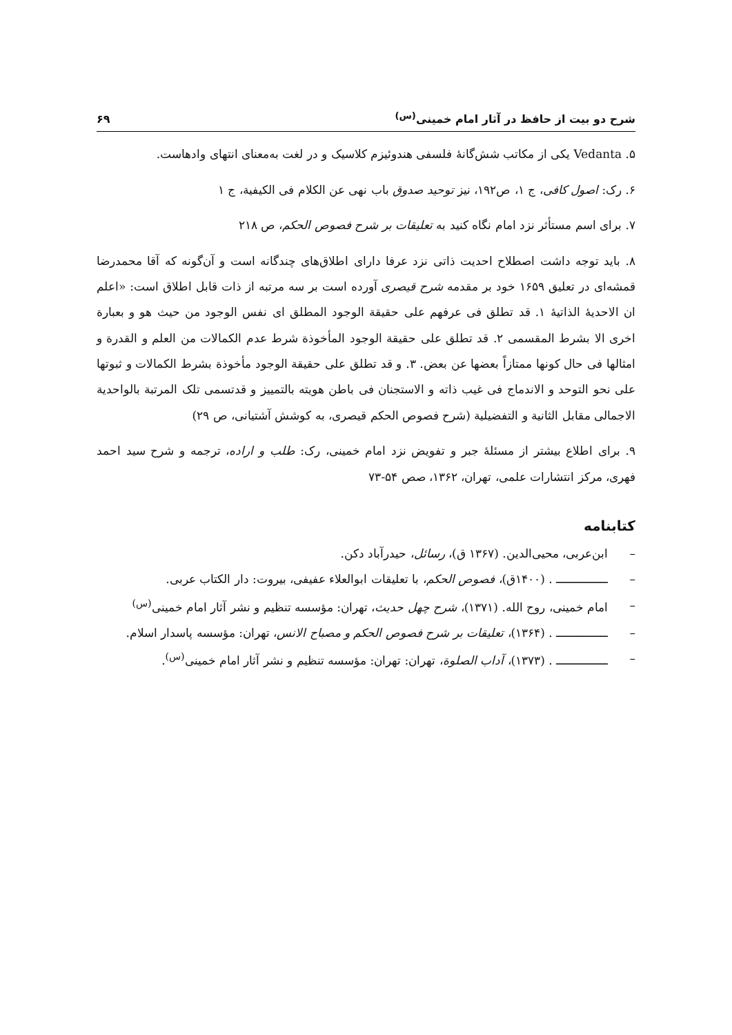شرح دو بیت از حافظ در آثار امام خمینی<sup>(س)</sup> ۶۹
۵. Vedanta یکی از مکاتب شش‌گانهٔ فلسفی هندوئیزم کلاسیک و در لغت به‌معنای انتهای وادهاست.
۶. رک: اصول کافی، ج ۱، ص۱۹۲، نیز توحید صدوق باب نهی عن الکلام فی الکیفیة، ج ۱
۷. برای اسم مستأثر نزد امام نگاه کنید به تعلیقات بر شرح فصوص الحکم، ص ۲۱۸
۸. باید توجه داشت اصطلاح احدیت ذاتی نزد عرفا دارای اطلاق‌های چندگانه است و آن‌گونه که آقا محمدرضا قمشه‌ای در تعلیق ۱۶۵۹ خود بر مقدمه شرح قیصری آورده است بر سه مرتبه از ذات قابل اطلاق است: «اعلم ان الاحدیهٔ الذاتیهٔ ۱. قد تطلق فی عرفهم علی حقیقة الوجود المطلق ای نفس الوجود من حیث هو و بعبارة اخری الا بشرط المقسمی ۲. قد تطلق علی حقیقة الوجود المأخوذة شرط عدم الکمالات من العلم و القدرة و امثالها فی حال کونها ممتازاً بعضها عن بعض. ۳. و قد تطلق علی حقیقة الوجود مأخوذة بشرط الکمالات و ثبوتها علی نحو التوحد و الاندماج فی غیب ذاته و الاستجنان فی باطن هویته بالتمییز و قدتسمی تلک المرتبة بالواحدیة الاجمالی مقابل الثانیة و التفضیلیة (شرح فصوص الحکم قیصری، به کوشش آشتیانی، ص ۲۹)
۹. برای اطلاع بیشتر از مسئلهٔ جبر و تفویض نزد امام خمینی، رک: طلب و اراده، ترجمه و شرح سید احمد فهری، مرکز انتشارات علمی، تهران، ۱۳۶۲، صص ۵۴-۷۳
کتابنامه
– ابن‌عربی، محیی‌الدین. (۱۳۶۷ ق)، رسائل، حیدرآباد دکن.
– ـــــــــــــــ . (۱۴۰۰ق)، فصوص الحکم، با تعلیقات ابوالعلاء عفیفی، بیروت: دار الکتاب عربی.
– امام خمینی، روح الله. (۱۳۷۱)، شرح چهل حدیث، تهران: مؤسسه تنظیم و نشر آثار امام خمینی<sup>(س)</sup>
– ـــــــــــــــ . (۱۳۶۴)، تعلیقات بر شرح فصوص الحکم و مصباح الانس، تهران: مؤسسه پاسدار اسلام.
– ـــــــــــــــ . (۱۳۷۳)، آداب الصلوة، تهران: تهران: مؤسسه تنظیم و نشر آثار امام خمینی<sup>(س)</sup>.